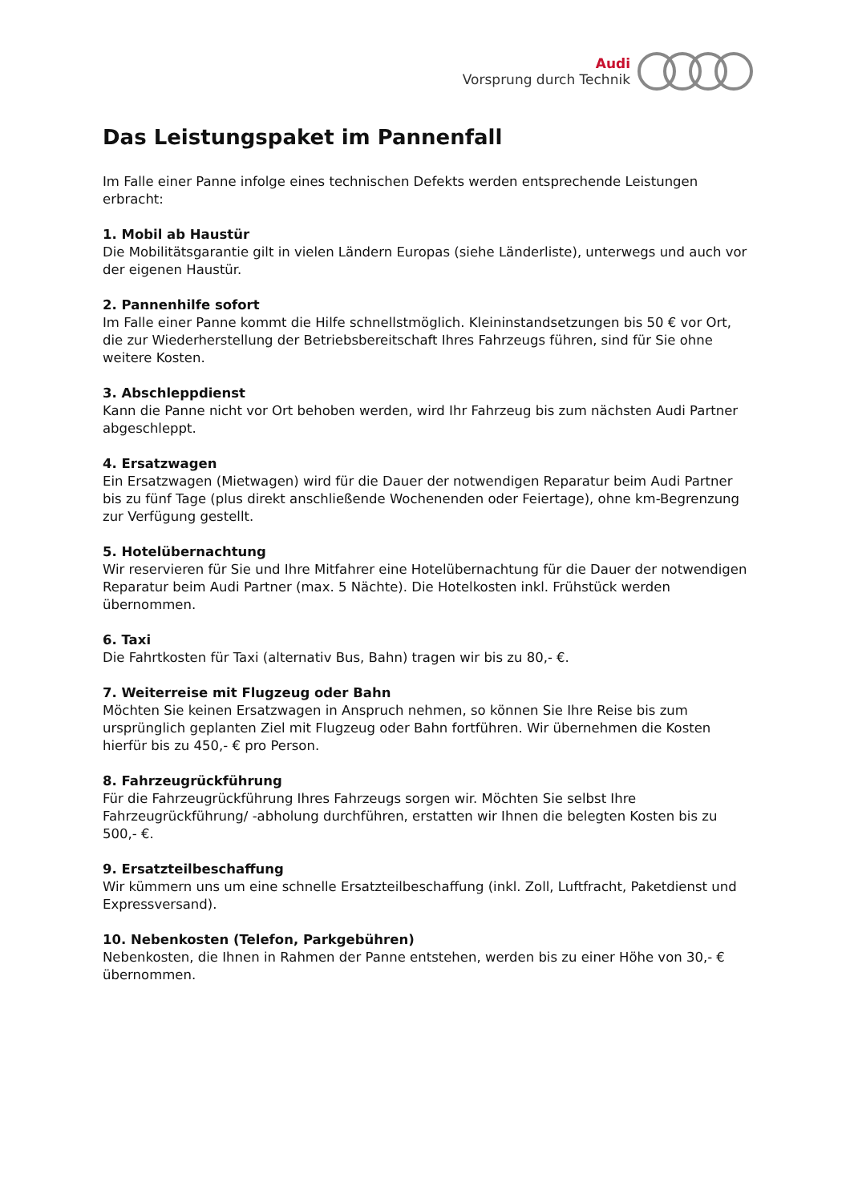Audi
Vorsprung durch Technik
Das Leistungspaket im Pannenfall
Im Falle einer Panne infolge eines technischen Defekts werden entsprechende Leistungen erbracht:
1. Mobil ab Haustür
Die Mobilitätsgarantie gilt in vielen Ländern Europas (siehe Länderliste), unterwegs und auch vor der eigenen Haustür.
2. Pannenhilfe sofort
Im Falle einer Panne kommt die Hilfe schnellstmöglich. Kleininstandsetzungen bis 50 € vor Ort, die zur Wiederherstellung der Betriebsbereitschaft Ihres Fahrzeugs führen, sind für Sie ohne weitere Kosten.
3. Abschleppdienst
Kann die Panne nicht vor Ort behoben werden, wird Ihr Fahrzeug bis zum nächsten Audi Partner abgeschleppt.
4. Ersatzwagen
Ein Ersatzwagen (Mietwagen) wird für die Dauer der notwendigen Reparatur beim Audi Partner bis zu fünf Tage (plus direkt anschließende Wochenenden oder Feiertage), ohne km-Begrenzung zur Verfügung gestellt.
5. Hotelübernachtung
Wir reservieren für Sie und Ihre Mitfahrer eine Hotelübernachtung für die Dauer der notwendigen Reparatur beim Audi Partner (max. 5 Nächte). Die Hotelkosten inkl. Frühstück werden übernommen.
6. Taxi
Die Fahrtkosten für Taxi (alternativ Bus, Bahn) tragen wir bis zu 80,- €.
7. Weiterreise mit Flugzeug oder Bahn
Möchten Sie keinen Ersatzwagen in Anspruch nehmen, so können Sie Ihre Reise bis zum ursprünglich geplanten Ziel mit Flugzeug oder Bahn fortführen. Wir übernehmen die Kosten hierfür bis zu 450,- € pro Person.
8. Fahrzeugrückführung
Für die Fahrzeugrückführung Ihres Fahrzeugs sorgen wir. Möchten Sie selbst Ihre Fahrzeugrückführung/ -abholung durchführen, erstatten wir Ihnen die belegten Kosten bis zu 500,- €.
9. Ersatzteilbeschaffung
Wir kümmern uns um eine schnelle Ersatzteilbeschaffung (inkl. Zoll, Luftfracht, Paketdienst und Expressversand).
10. Nebenkosten (Telefon, Parkgebühren)
Nebenkosten, die Ihnen in Rahmen der Panne entstehen, werden bis zu einer Höhe von 30,- € übernommen.